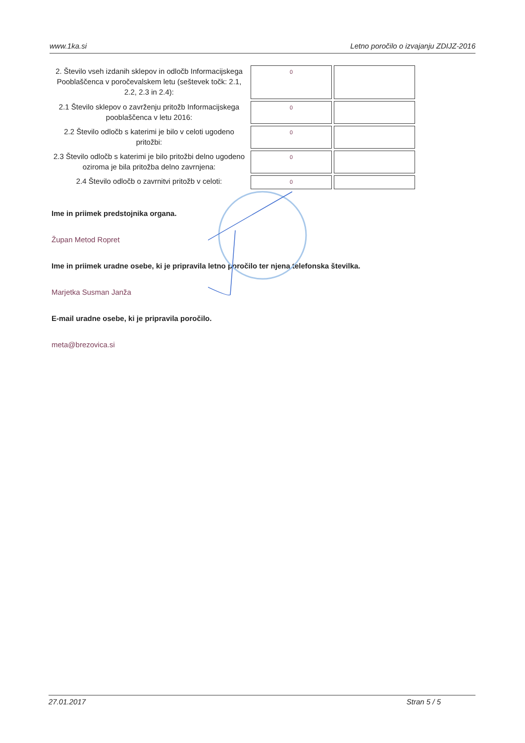www.1ka.si Letno poročilo o izvajanju ZDIJZ-2016
| 2. Število vseh izdanih sklepov in odločb Informacijskega Pooblaščenca v poročevalskem letu (seštevek točk: 2.1, 2.2, 2.3 in 2.4): | 0 | |
| 2.1 Število sklepov o zavrženju pritožb Informacijskega pooblaščenca v letu 2016: | 0 | |
| 2.2 Število odločb s katerimi je bilo v celoti ugodeno pritožbi: | 0 | |
| 2.3 Število odločb s katerimi je bilo pritožbi delno ugodeno oziroma je bila pritožba delno zavrnjena: | 0 | |
| 2.4 Število odločb o zavrnitvi pritožb v celoti: | 0 | |
Ime in priimek predstojnika organa.
Župan Metod Ropret
Ime in priimek uradne osebe, ki je pripravila letno poročilo ter njena telefonska številka.
Marjetka Susman Janža
E-mail uradne osebe, ki je pripravila poročilo.
meta@brezovica.si
27.01.2017 Stran 5 / 5